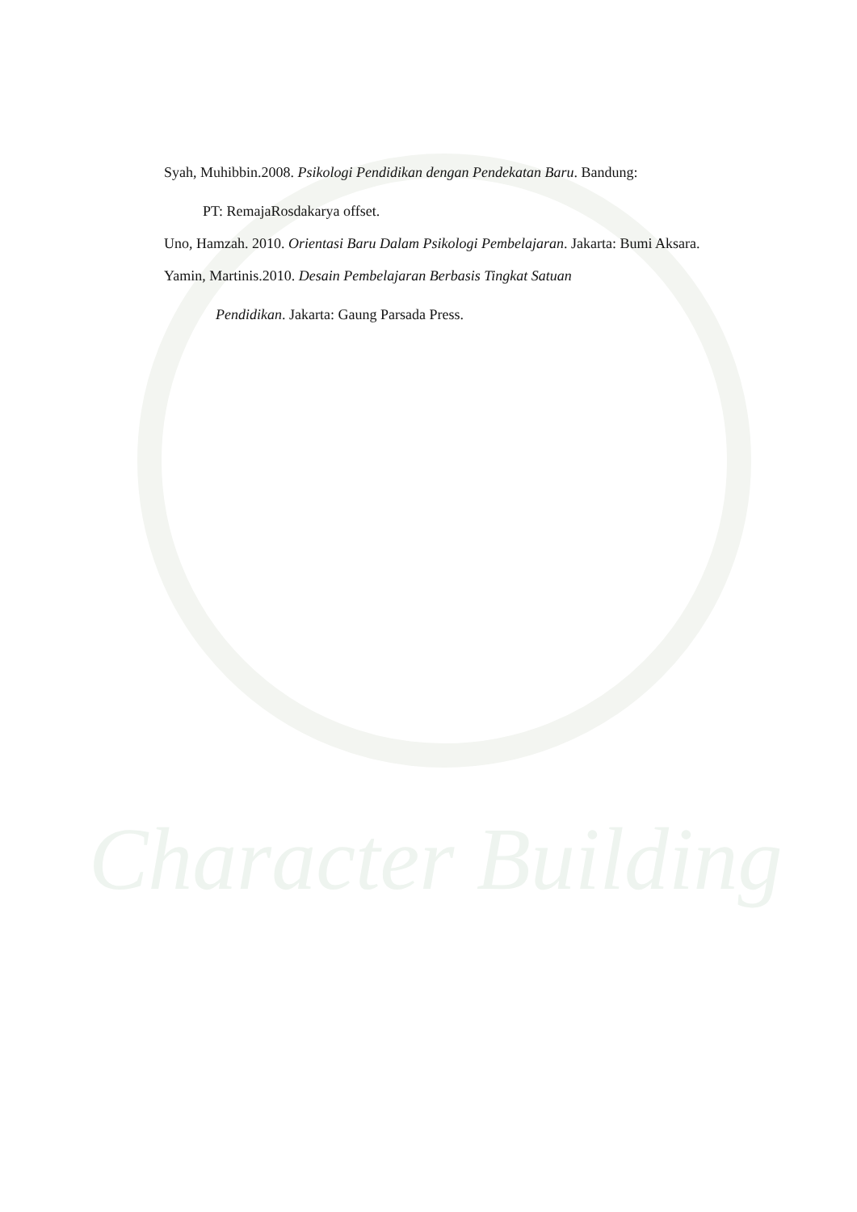Character Building
Syah, Muhibbin.2008. Psikologi Pendidikan dengan Pendekatan Baru. Bandung:
PT: RemajaRosdakarya offset.
Uno, Hamzah. 2010. Orientasi Baru Dalam Psikologi Pembelajaran. Jakarta: Bumi Aksara.
Yamin, Martinis.2010. Desain Pembelajaran Berbasis Tingkat Satuan
Pendidikan. Jakarta: Gaung Parsada Press.